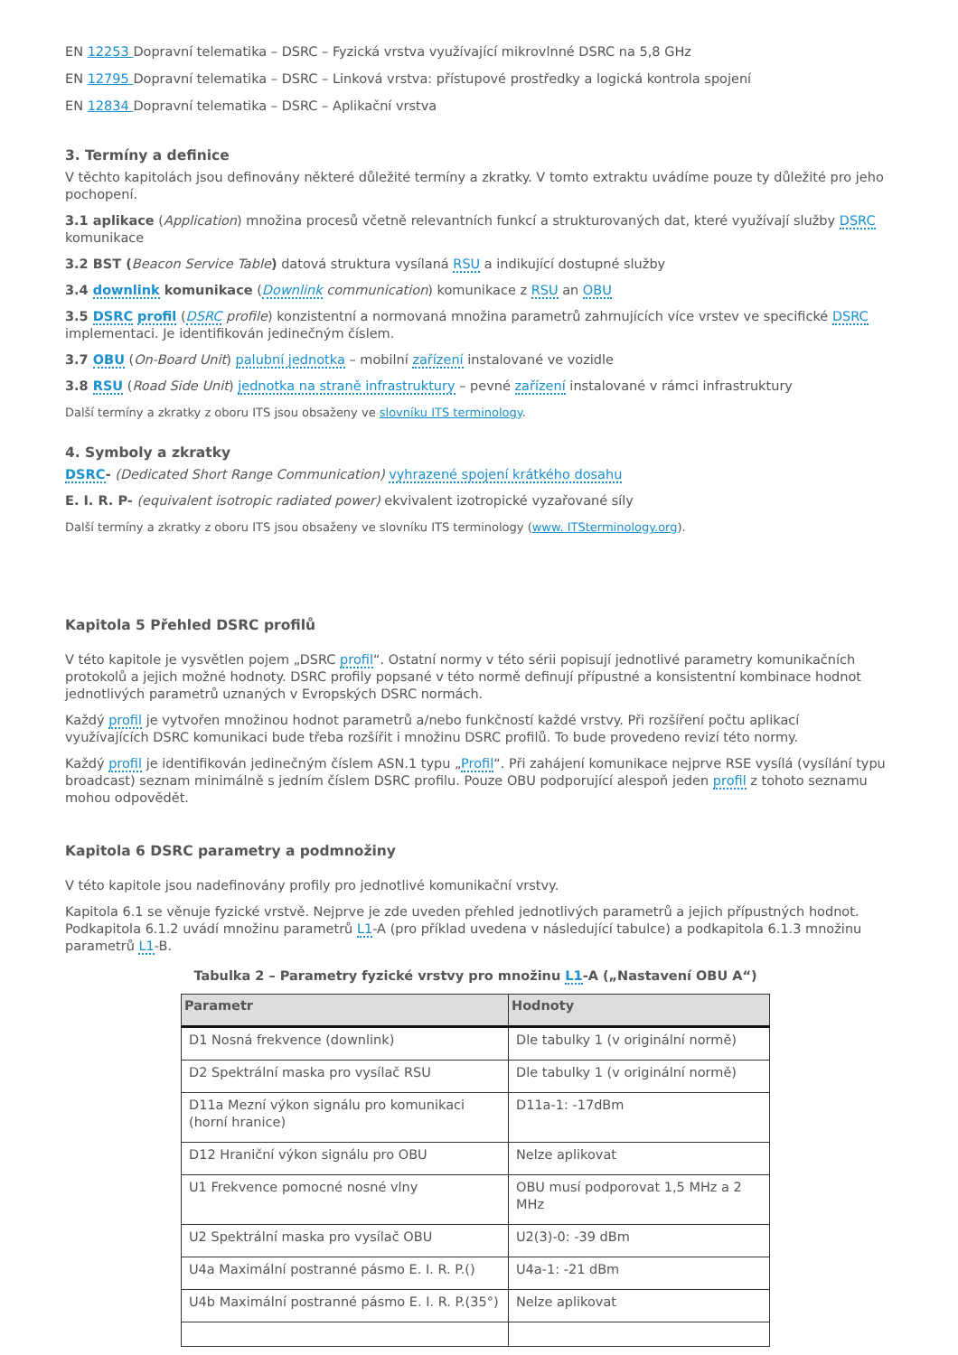EN 12253 Dopravní telematika – DSRC – Fyzická vrstva využívající mikrovlnné DSRC na 5,8 GHz
EN 12795 Dopravní telematika – DSRC – Linková vrstva: přístupové prostředky a logická kontrola spojení
EN 12834 Dopravní telematika – DSRC – Aplikační vrstva
3. Termíny a definice
V těchto kapitolách jsou definovány některé důležité termíny a zkratky. V tomto extraktu uvádíme pouze ty důležité pro jeho pochopení.
3.1 aplikace (Application) množina procesů včetně relevantních funkcí a strukturovaných dat, které využívají služby DSRC komunikace
3.2 BST (Beacon Service Table) datová struktura vysílaná RSU a indikující dostupné služby
3.4 downlink komunikace (Downlink communication) komunikace z RSU an OBU
3.5 DSRC profil (DSRC profile) konzistentní a normovaná množina parametrů zahrnujících více vrstev ve specifické DSRC implementaci. Je identifikován jedinečným číslem.
3.7 OBU (On-Board Unit) palubní jednotka – mobilní zařízení instalované ve vozidle
3.8 RSU (Road Side Unit) jednotka na straně infrastruktury – pevné zařízení instalované v rámci infrastruktury
Další termíny a zkratky z oboru ITS jsou obsaženy ve slovníku ITS terminology.
4. Symboly a zkratky
DSRC- (Dedicated Short Range Communication) vyhrazené spojení krátkého dosahu
E. I. R. P- (equivalent isotropic radiated power) ekvivalent izotropické vyzařované síly
Další termíny a zkratky z oboru ITS jsou obsaženy ve slovníku ITS terminology (www. ITSterminology.org).
Kapitola 5 Přehled DSRC profilů
V této kapitole je vysvětlen pojem „DSRC profil“. Ostatní normy v této sérii popisují jednotlivé parametry komunikačních protokolů a jejich možné hodnoty. DSRC profily popsané v této normě definují přípustné a konsistentní kombinace hodnot jednotlivých parametrů uznaných v Evropských DSRC normách.
Každý profil je vytvořen množinou hodnot parametrů a/nebo funkčností každé vrstvy. Při rozšíření počtu aplikací využívajících DSRC komunikaci bude třeba rozšířit i množinu DSRC profilů. To bude provedeno revizí této normy.
Každý profil je identifikován jedinečným číslem ASN.1 typu „Profil“. Při zahájení komunikace nejprve RSE vysílá (vysílání typu broadcast) seznam minimálně s jedním číslem DSRC profilu. Pouze OBU podporující alespoň jeden profil z tohoto seznamu mohou odpovědět.
Kapitola 6 DSRC parametry a podmnožiny
V této kapitole jsou nadefinovány profily pro jednotlivé komunikační vrstvy.
Kapitola 6.1 se věnuje fyzické vrstvě. Nejprve je zde uveden přehled jednotlivých parametrů a jejich přípustných hodnot. Podkapitola 6.1.2 uvádí množinu parametrů L1-A (pro příklad uvedena v následující tabulce) a podkapitola 6.1.3 množinu parametrů L1-B.
Tabulka 2 – Parametry fyzické vrstvy pro množinu L1-A („Nastavení OBU A“)
| Parametr | Hodnoty |
| --- | --- |
| D1 Nosná frekvence (downlink) | Dle tabulky 1 (v originální normě) |
| D2 Spektrální maska pro vysílač RSU | Dle tabulky 1 (v originální normě) |
| D11a Mezní výkon signálu pro komunikaci (horní hranice) | D11a-1: -17dBm |
| D12 Hraniční výkon signálu pro OBU | Nelze aplikovat |
| U1 Frekvence pomocné nosné vlny | OBU musí podporovat 1,5 MHz a 2 MHz |
| U2 Spektrální maska pro vysílač OBU | U2(3)-0: -39 dBm |
| U4a Maximální postranné pásmo E. I. R. P.() | U4a-1: -21 dBm |
| U4b Maximální postranné pásmo E. I. R. P.(35°) | Nelze aplikovat |